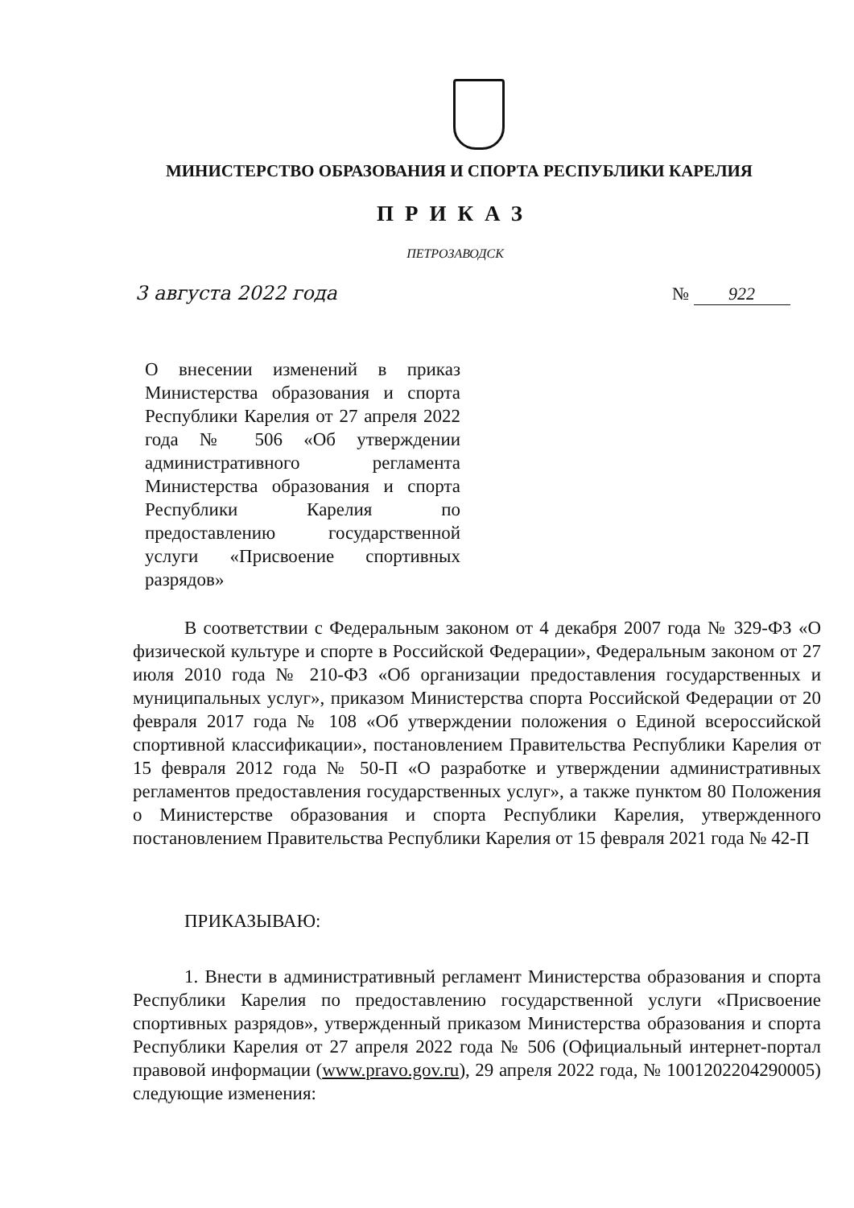МИНИСТЕРСТВО ОБРАЗОВАНИЯ И СПОРТА РЕСПУБЛИКИ КАРЕЛИЯ
ПРИКАЗ
ПЕТРОЗАВОДСК
3 августа 2022 года № 922
О внесении изменений в приказ Министерства образования и спорта Республики Карелия от 27 апреля 2022 года № 506 «Об утверждении административного регламента Министерства образования и спорта Республики Карелия по предоставлению государственной услуги «Присвоение спортивных разрядов»
В соответствии с Федеральным законом от 4 декабря 2007 года № 329-ФЗ «О физической культуре и спорте в Российской Федерации», Федеральным законом от 27 июля 2010 года № 210-ФЗ «Об организации предоставления государственных и муниципальных услуг», приказом Министерства спорта Российской Федерации от 20 февраля 2017 года № 108 «Об утверждении положения о Единой всероссийской спортивной классификации», постановлением Правительства Республики Карелия от 15 февраля 2012 года № 50-П «О разработке и утверждении административных регламентов предоставления государственных услуг», а также пунктом 80 Положения о Министерстве образования и спорта Республики Карелия, утвержденного постановлением Правительства Республики Карелия от 15 февраля 2021 года № 42-П
ПРИКАЗЫВАЮ:
1. Внести в административный регламент Министерства образования и спорта Республики Карелия по предоставлению государственной услуги «Присвоение спортивных разрядов», утвержденный приказом Министерства образования и спорта Республики Карелия от 27 апреля 2022 года № 506 (Официальный интернет-портал правовой информации (www.pravo.gov.ru), 29 апреля 2022 года, № 1001202204290005) следующие изменения: